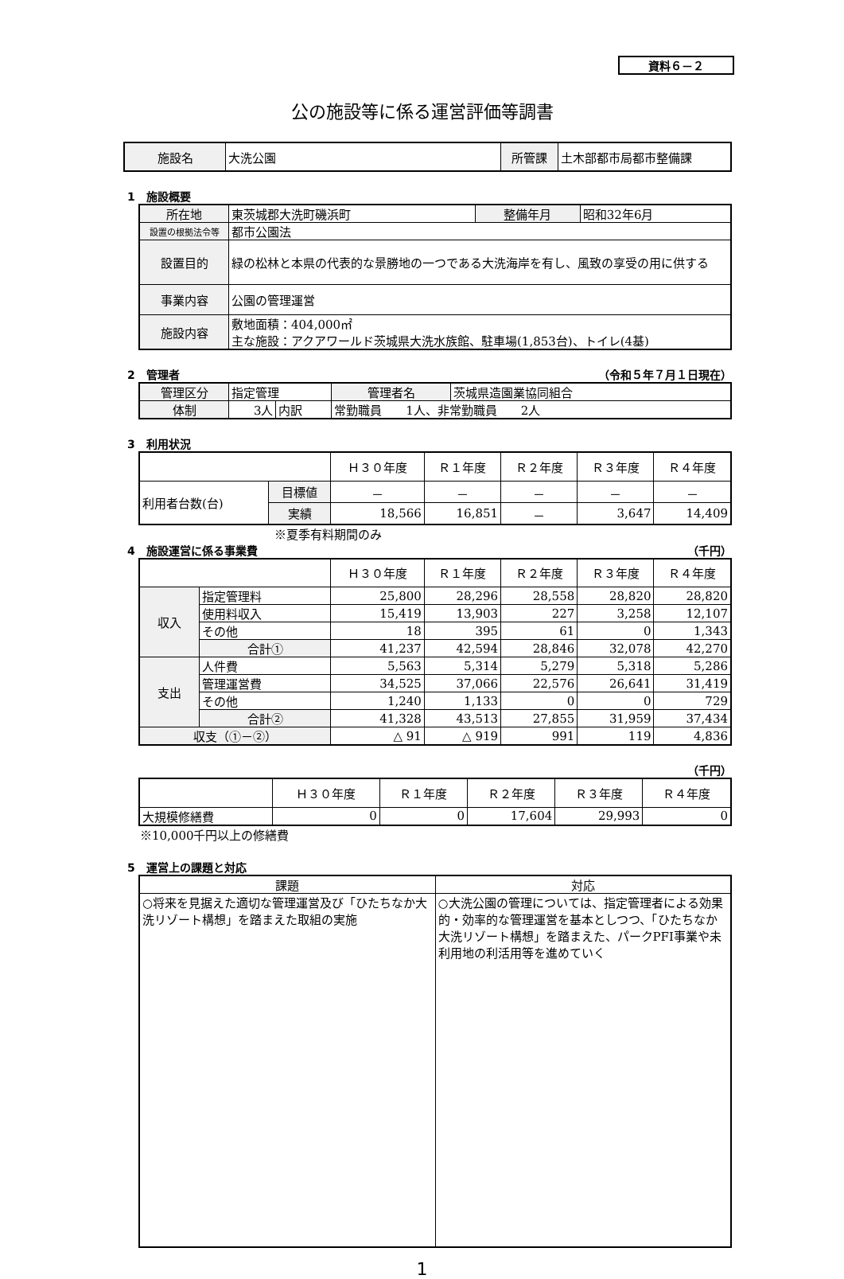資料６－２
公の施設等に係る運営評価等調書
| 施設名 | 大洗公園 | 所管課 | 土木部都市局都市整備課 |
1　施設概要
| 所在地 | 東茨城郡大洗町磯浜町 | 整備年月 | 昭和32年6月 |
| 設置の根拠法令等 | 都市公園法 | | |
| 設置目的 | 緑の松林と本県の代表的な景勝地の一つである大洗海岸を有し、風致の享受の用に供する | | |
| 事業内容 | 公園の管理運営 | | |
| 施設内容 | 敷地面積：404,000㎡ 主な施設：アクアワールド茨城県大洗水族館、駐車場(1,853台)、トイレ(4基) | | |
2　管理者 （令和５年７月１日現在）
| 管理区分 | 指定管理 | | | 管理者名 | 茨城県造園業協同組合 |
| 体制 | 3人 | 内訳 | 常勤職員 1人、非常勤職員 2人 | | |
3　利用状況
| | | Ｈ３０年度 | Ｒ１年度 | Ｒ２年度 | Ｒ３年度 | Ｒ４年度 |
| 利用者台数(台) | 目標値 | － | － | － | － | － |
| | 実績 | 18,566 | 16,851 | － | 3,647 | 14,409 |
※夏季有料期間のみ
4　施設運営に係る事業費 （千円）
| | | Ｈ３０年度 | Ｒ１年度 | Ｒ２年度 | Ｒ３年度 | Ｒ４年度 |
| 収入 | 指定管理料 | 25,800 | 28,296 | 28,558 | 28,820 | 28,820 |
| | 使用料収入 | 15,419 | 13,903 | 227 | 3,258 | 12,107 |
| | その他 | 18 | 395 | 61 | 0 | 1,343 |
| | 合計① | 41,237 | 42,594 | 28,846 | 32,078 | 42,270 |
| 支出 | 人件費 | 5,563 | 5,314 | 5,279 | 5,318 | 5,286 |
| | 管理運営費 | 34,525 | 37,066 | 22,576 | 26,641 | 31,419 |
| | その他 | 1,240 | 1,133 | 0 | 0 | 729 |
| | 合計② | 41,328 | 43,513 | 27,855 | 31,959 | 37,434 |
| 収支（①－②） | | △ 91 | △ 919 | 991 | 119 | 4,836 |
（千円）
| | Ｈ３０年度 | Ｒ１年度 | Ｒ２年度 | Ｒ３年度 | Ｒ４年度 |
| 大規模修繕費 | 0 | 0 | 17,604 | 29,993 | 0 |
※10,000千円以上の修繕費
5　運営上の課題と対応
| 課題 | 対応 |
| ○将来を見据えた適切な管理運営及び「ひたちなか大洗リゾート構想」を踏まえた取組の実施 | ○大洗公園の管理については、指定管理者による効果的・効率的な管理運営を基本としつつ、「ひたちなか大洗リゾート構想」を踏まえた、パークPFI事業や未利用地の利活用等を進めていく |
1